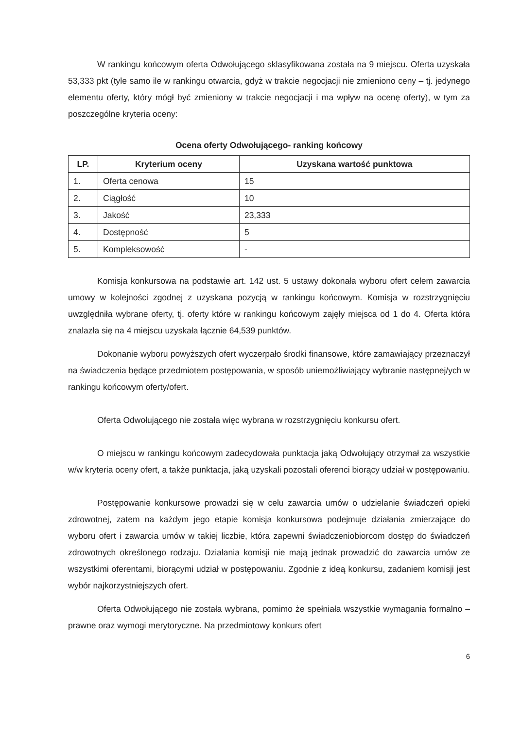W rankingu końcowym oferta Odwołującego sklasyfikowana została na 9 miejscu. Oferta uzyskała 53,333 pkt (tyle samo ile w rankingu otwarcia, gdyż w trakcie negocjacji nie zmieniono ceny – tj. jedynego elementu oferty, który mógł być zmieniony w trakcie negocjacji i ma wpływ na ocenę oferty), w tym za poszczególne kryteria oceny:
Ocena oferty Odwołującego- ranking końcowy
| LP. | Kryterium oceny | Uzyskana wartość punktowa |
| --- | --- | --- |
| 1. | Oferta cenowa | 15 |
| 2. | Ciągłość | 10 |
| 3. | Jakość | 23,333 |
| 4. | Dostępność | 5 |
| 5. | Kompleksowość | - |
Komisja konkursowa na podstawie art. 142 ust. 5 ustawy dokonała wyboru ofert celem zawarcia umowy w kolejności zgodnej z uzyskana pozycją w rankingu końcowym. Komisja w rozstrzygnięciu uwzględniła wybrane oferty, tj. oferty które w rankingu końcowym zajęły miejsca od 1 do 4. Oferta która znalazła się na 4 miejscu uzyskała łącznie 64,539 punktów.
Dokonanie wyboru powyższych ofert wyczerpało środki finansowe, które zamawiający przeznaczył na świadczenia będące przedmiotem postępowania, w sposób uniemożliwiający wybranie następnej/ych w rankingu końcowym oferty/ofert.
Oferta Odwołującego nie została więc wybrana w rozstrzygnięciu konkursu ofert.
O miejscu w rankingu końcowym zadecydowała punktacja jaką Odwołujący otrzymał za wszystkie w/w kryteria oceny ofert, a także punktacja, jaką uzyskali pozostali oferenci biorący udział w postępowaniu.
Postępowanie konkursowe prowadzi się w celu zawarcia umów o udzielanie świadczeń opieki zdrowotnej, zatem na każdym jego etapie komisja konkursowa podejmuje działania zmierzające do wyboru ofert i zawarcia umów w takiej liczbie, która zapewni świadczeniobiorcom dostęp do świadczeń zdrowotnych określonego rodzaju. Działania komisji nie mają jednak prowadzić do zawarcia umów ze wszystkimi oferentami, biorącymi udział w postępowaniu. Zgodnie z ideą konkursu, zadaniem komisji jest wybór najkorzystniejszych ofert.
Oferta Odwołującego nie została wybrana, pomimo że spełniała wszystkie wymagania formalno – prawne oraz wymogi merytoryczne. Na przedmiotowy konkurs ofert
6